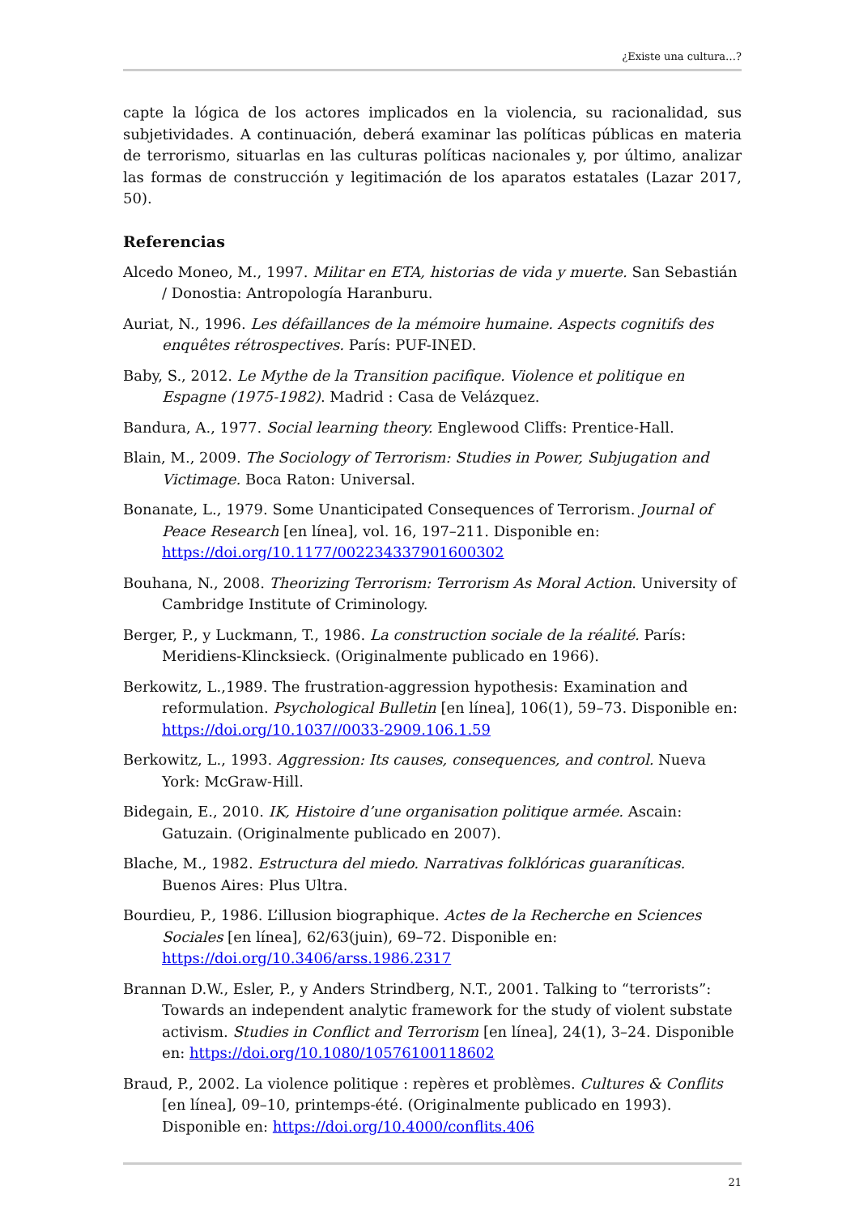¿Existe una cultura…?
capte la lógica de los actores implicados en la violencia, su racionalidad, sus subjetividades. A continuación, deberá examinar las políticas públicas en materia de terrorismo, situarlas en las culturas políticas nacionales y, por último, analizar las formas de construcción y legitimación de los aparatos estatales (Lazar 2017, 50).
Referencias
Alcedo Moneo, M., 1997. Militar en ETA, historias de vida y muerte. San Sebastián / Donostia: Antropología Haranburu.
Auriat, N., 1996. Les défaillances de la mémoire humaine. Aspects cognitifs des enquêtes rétrospectives. París: PUF-INED.
Baby, S., 2012. Le Mythe de la Transition pacifique. Violence et politique en Espagne (1975-1982). Madrid : Casa de Velázquez.
Bandura, A., 1977. Social learning theory. Englewood Cliffs: Prentice-Hall.
Blain, M., 2009. The Sociology of Terrorism: Studies in Power, Subjugation and Victimage. Boca Raton: Universal.
Bonanate, L., 1979. Some Unanticipated Consequences of Terrorism. Journal of Peace Research [en línea], vol. 16, 197–211. Disponible en: https://doi.org/10.1177/002234337901600302
Bouhana, N., 2008. Theorizing Terrorism: Terrorism As Moral Action. University of Cambridge Institute of Criminology.
Berger, P., y Luckmann, T., 1986. La construction sociale de la réalité. París: Meridiens-Klincksieck. (Originalmente publicado en 1966).
Berkowitz, L.,1989. The frustration-aggression hypothesis: Examination and reformulation. Psychological Bulletin [en línea], 106(1), 59–73. Disponible en: https://doi.org/10.1037//0033-2909.106.1.59
Berkowitz, L., 1993. Aggression: Its causes, consequences, and control. Nueva York: McGraw-Hill.
Bidegain, E., 2010. IK, Histoire d’une organisation politique armée. Ascain: Gatuzain. (Originalmente publicado en 2007).
Blache, M., 1982. Estructura del miedo. Narrativas folklóricas guaraníticas. Buenos Aires: Plus Ultra.
Bourdieu, P., 1986. L’illusion biographique. Actes de la Recherche en Sciences Sociales [en línea], 62/63(juin), 69–72. Disponible en: https://doi.org/10.3406/arss.1986.2317
Brannan D.W., Esler, P., y Anders Strindberg, N.T., 2001. Talking to “terrorists”: Towards an independent analytic framework for the study of violent substate activism. Studies in Conflict and Terrorism [en línea], 24(1), 3–24. Disponible en: https://doi.org/10.1080/10576100118602
Braud, P., 2002. La violence politique : repères et problèmes. Cultures & Conflits [en línea], 09–10, printemps-été. (Originalmente publicado en 1993). Disponible en: https://doi.org/10.4000/conflits.406
21